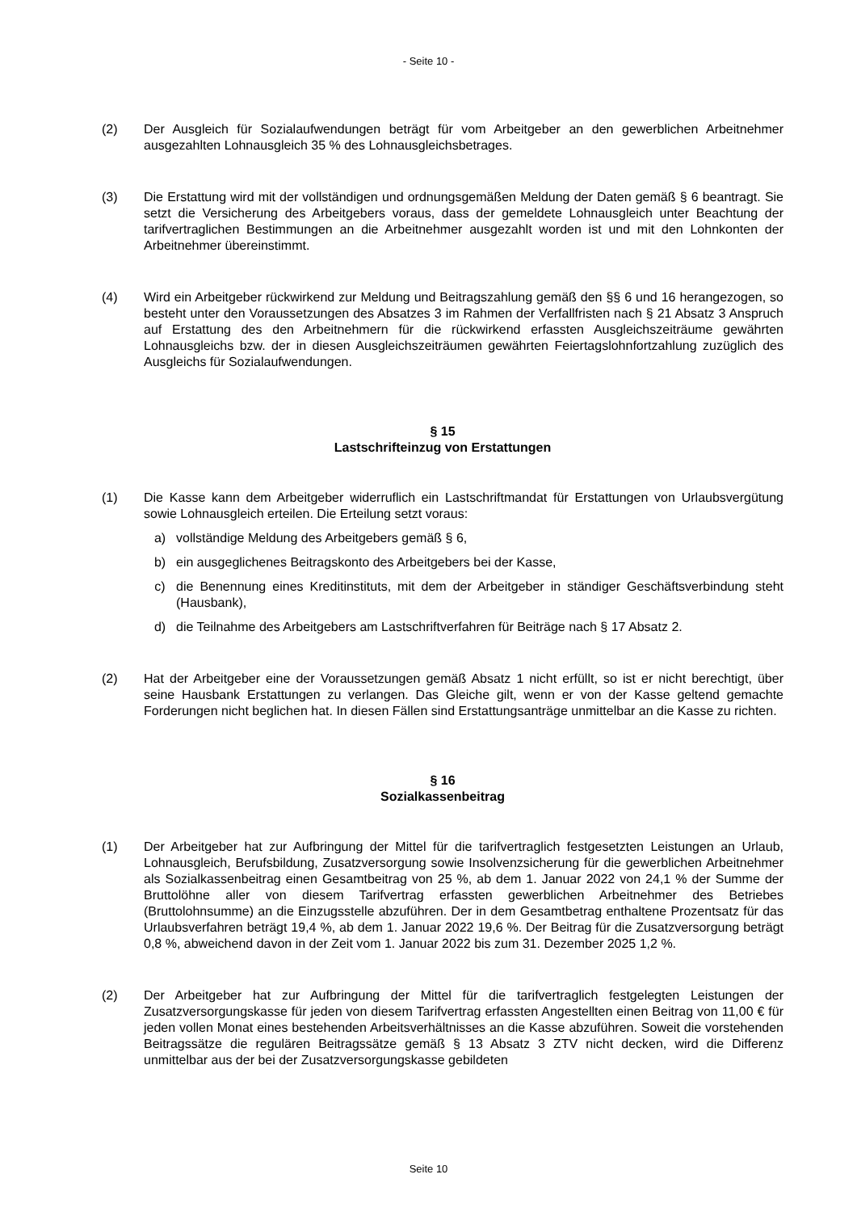- Seite 10 -
(2) Der Ausgleich für Sozialaufwendungen beträgt für vom Arbeitgeber an den gewerblichen Arbeitnehmer ausgezahlten Lohnausgleich 35 % des Lohnausgleichsbetrages.
(3) Die Erstattung wird mit der vollständigen und ordnungsgemäßen Meldung der Daten gemäß § 6 beantragt. Sie setzt die Versicherung des Arbeitgebers voraus, dass der gemeldete Lohnausgleich unter Beachtung der tarifvertraglichen Bestimmungen an die Arbeitnehmer ausgezahlt worden ist und mit den Lohnkonten der Arbeitnehmer übereinstimmt.
(4) Wird ein Arbeitgeber rückwirkend zur Meldung und Beitragszahlung gemäß den §§ 6 und 16 herangezogen, so besteht unter den Voraussetzungen des Absatzes 3 im Rahmen der Verfallfristen nach § 21 Absatz 3 Anspruch auf Erstattung des den Arbeitnehmern für die rückwirkend erfassten Ausgleichszeiträume gewährten Lohnausgleichs bzw. der in diesen Ausgleichszeiträumen gewährten Feiertagslohnfortzahlung zuzüglich des Ausgleichs für Sozialaufwendungen.
§ 15
Lastschrifteinzug von Erstattungen
(1) Die Kasse kann dem Arbeitgeber widerruflich ein Lastschriftmandat für Erstattungen von Urlaubsvergütung sowie Lohnausgleich erteilen. Die Erteilung setzt voraus:
a) vollständige Meldung des Arbeitgebers gemäß § 6,
b) ein ausgeglichenes Beitragskonto des Arbeitgebers bei der Kasse,
c) die Benennung eines Kreditinstituts, mit dem der Arbeitgeber in ständiger Geschäftsverbindung steht (Hausbank),
d) die Teilnahme des Arbeitgebers am Lastschriftverfahren für Beiträge nach § 17 Absatz 2.
(2) Hat der Arbeitgeber eine der Voraussetzungen gemäß Absatz 1 nicht erfüllt, so ist er nicht berechtigt, über seine Hausbank Erstattungen zu verlangen. Das Gleiche gilt, wenn er von der Kasse geltend gemachte Forderungen nicht beglichen hat. In diesen Fällen sind Erstattungsanträge unmittelbar an die Kasse zu richten.
§ 16
Sozialkassenbeitrag
(1) Der Arbeitgeber hat zur Aufbringung der Mittel für die tarifvertraglich festgesetzten Leistungen an Urlaub, Lohnausgleich, Berufsbildung, Zusatzversorgung sowie Insolvenzsicherung für die gewerblichen Arbeitnehmer als Sozialkassenbeitrag einen Gesamtbeitrag von 25 %, ab dem 1. Januar 2022 von 24,1 % der Summe der Bruttolöhne aller von diesem Tarifvertrag erfassten gewerblichen Arbeitnehmer des Betriebes (Bruttolohnsumme) an die Einzugsstelle abzuführen. Der in dem Gesamtbetrag enthaltene Prozentsatz für das Urlaubsverfahren beträgt 19,4 %, ab dem 1. Januar 2022 19,6 %. Der Beitrag für die Zusatzversorgung beträgt 0,8 %, abweichend davon in der Zeit vom 1. Januar 2022 bis zum 31. Dezember 2025 1,2 %.
(2) Der Arbeitgeber hat zur Aufbringung der Mittel für die tarifvertraglich festgelegten Leistungen der Zusatzversorgungskasse für jeden von diesem Tarifvertrag erfassten Angestellten einen Beitrag von 11,00 € für jeden vollen Monat eines bestehenden Arbeitsverhältnisses an die Kasse abzuführen. Soweit die vorstehenden Beitragssätze die regulären Beitragssätze gemäß § 13 Absatz 3 ZTV nicht decken, wird die Differenz unmittelbar aus der bei der Zusatzversorgungskasse gebildeten
Seite 10